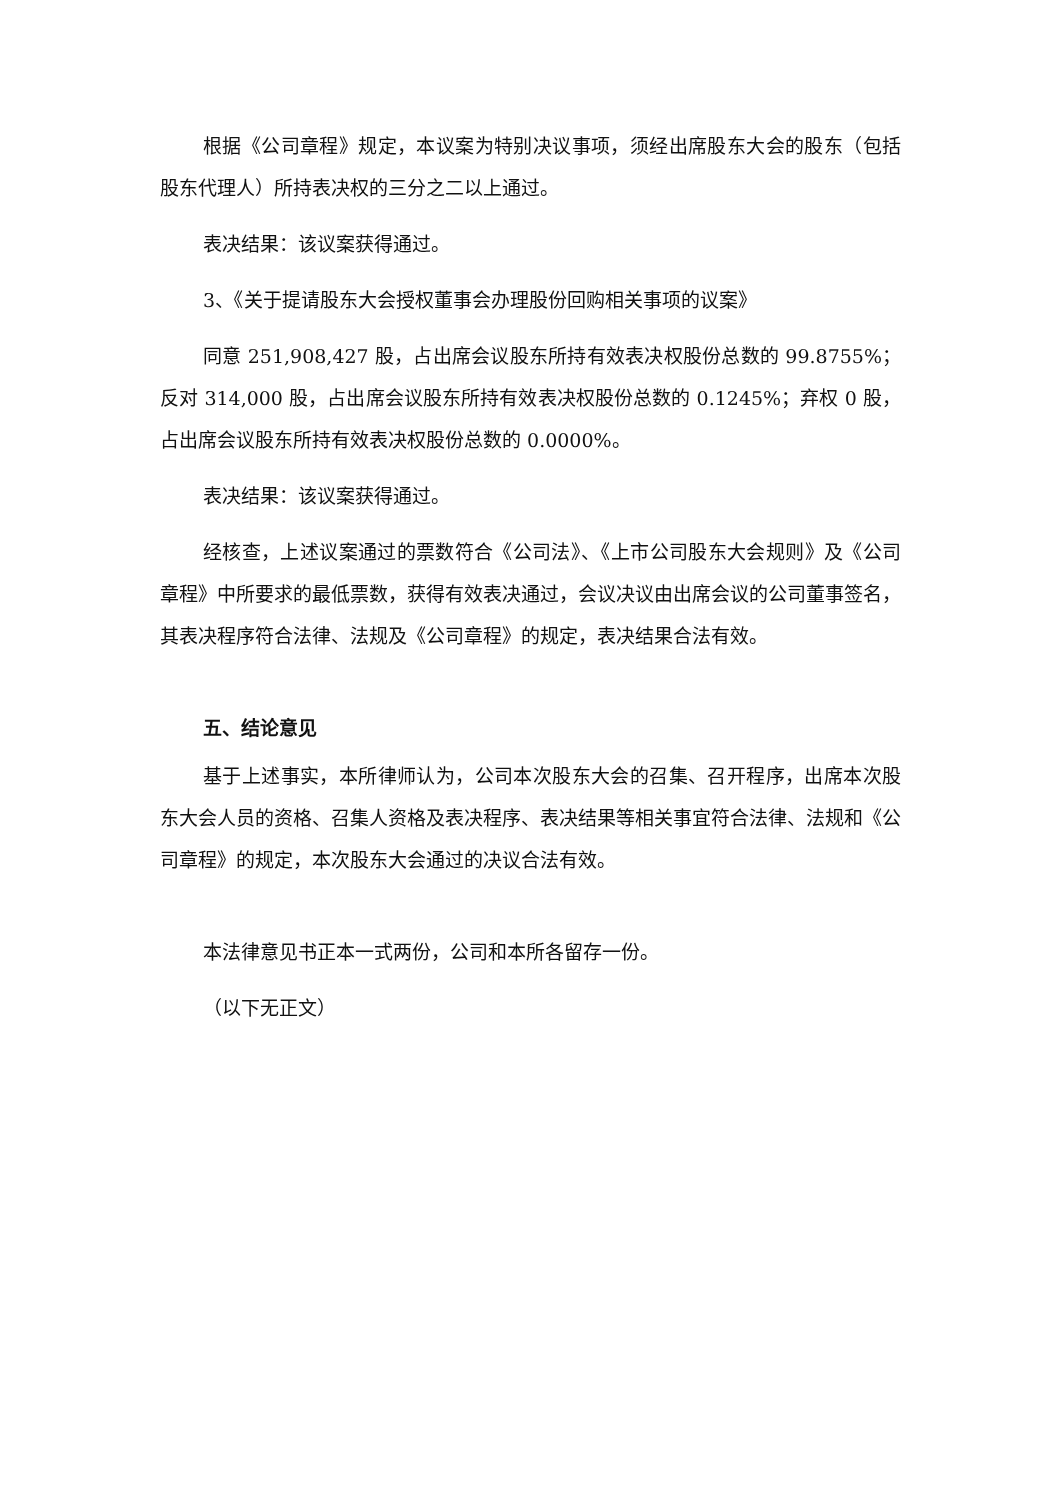根据《公司章程》规定，本议案为特别决议事项，须经出席股东大会的股东（包括股东代理人）所持表决权的三分之二以上通过。
表决结果：该议案获得通过。
3、《关于提请股东大会授权董事会办理股份回购相关事项的议案》
同意 251,908,427 股，占出席会议股东所持有效表决权股份总数的 99.8755%；反对 314,000 股，占出席会议股东所持有效表决权股份总数的 0.1245%；弃权 0 股，占出席会议股东所持有效表决权股份总数的 0.0000%。
表决结果：该议案获得通过。
经核查，上述议案通过的票数符合《公司法》、《上市公司股东大会规则》及《公司章程》中所要求的最低票数，获得有效表决通过，会议决议由出席会议的公司董事签名，其表决程序符合法律、法规及《公司章程》的规定，表决结果合法有效。
五、结论意见
基于上述事实，本所律师认为，公司本次股东大会的召集、召开程序，出席本次股东大会人员的资格、召集人资格及表决程序、表决结果等相关事宜符合法律、法规和《公司章程》的规定，本次股东大会通过的决议合法有效。
本法律意见书正本一式两份，公司和本所各留存一份。
（以下无正文）